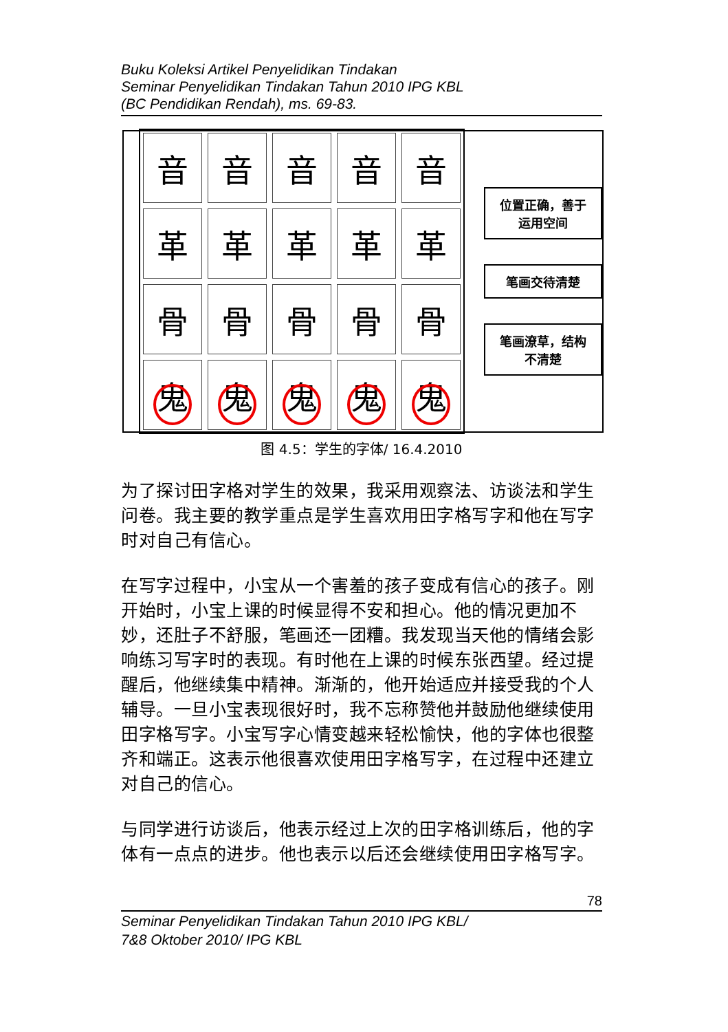Buku Koleksi Artikel Penyelidikan Tindakan
Seminar Penyelidikan Tindakan Tahun 2010 IPG KBL
(BC Pendidikan Rendah), ms. 69-83.
音
音
音
音
音
革
革
革
革
革
骨
骨
骨
骨
骨
鬼
鬼
鬼
鬼
鬼
位置正确，善于运用空间
笔画交待清楚
笔画潦草，结构不清楚
图 4.5：学生的字体/ 16.4.2010
为了探讨田字格对学生的效果，我采用观察法、访谈法和学生问卷。我主要的教学重点是学生喜欢用田字格写字和他在写字时对自己有信心。
在写字过程中，小宝从一个害羞的孩子变成有信心的孩子。刚开始时，小宝上课的时候显得不安和担心。他的情况更加不妙，还肚子不舒服，笔画还一团糟。我发现当天他的情绪会影响练习写字时的表现。有时他在上课的时候东张西望。经过提醒后，他继续集中精神。渐渐的，他开始适应并接受我的个人辅导。一旦小宝表现很好时，我不忘称赞他并鼓励他继续使用田字格写字。小宝写字心情变越来轻松愉快，他的字体也很整齐和端正。这表示他很喜欢使用田字格写字，在过程中还建立对自己的信心。
与同学进行访谈后，他表示经过上次的田字格训练后，他的字体有一点点的进步。他也表示以后还会继续使用田字格写字。
78
Seminar Penyelidikan Tindakan Tahun 2010 IPG KBL/
7&8 Oktober 2010/ IPG KBL